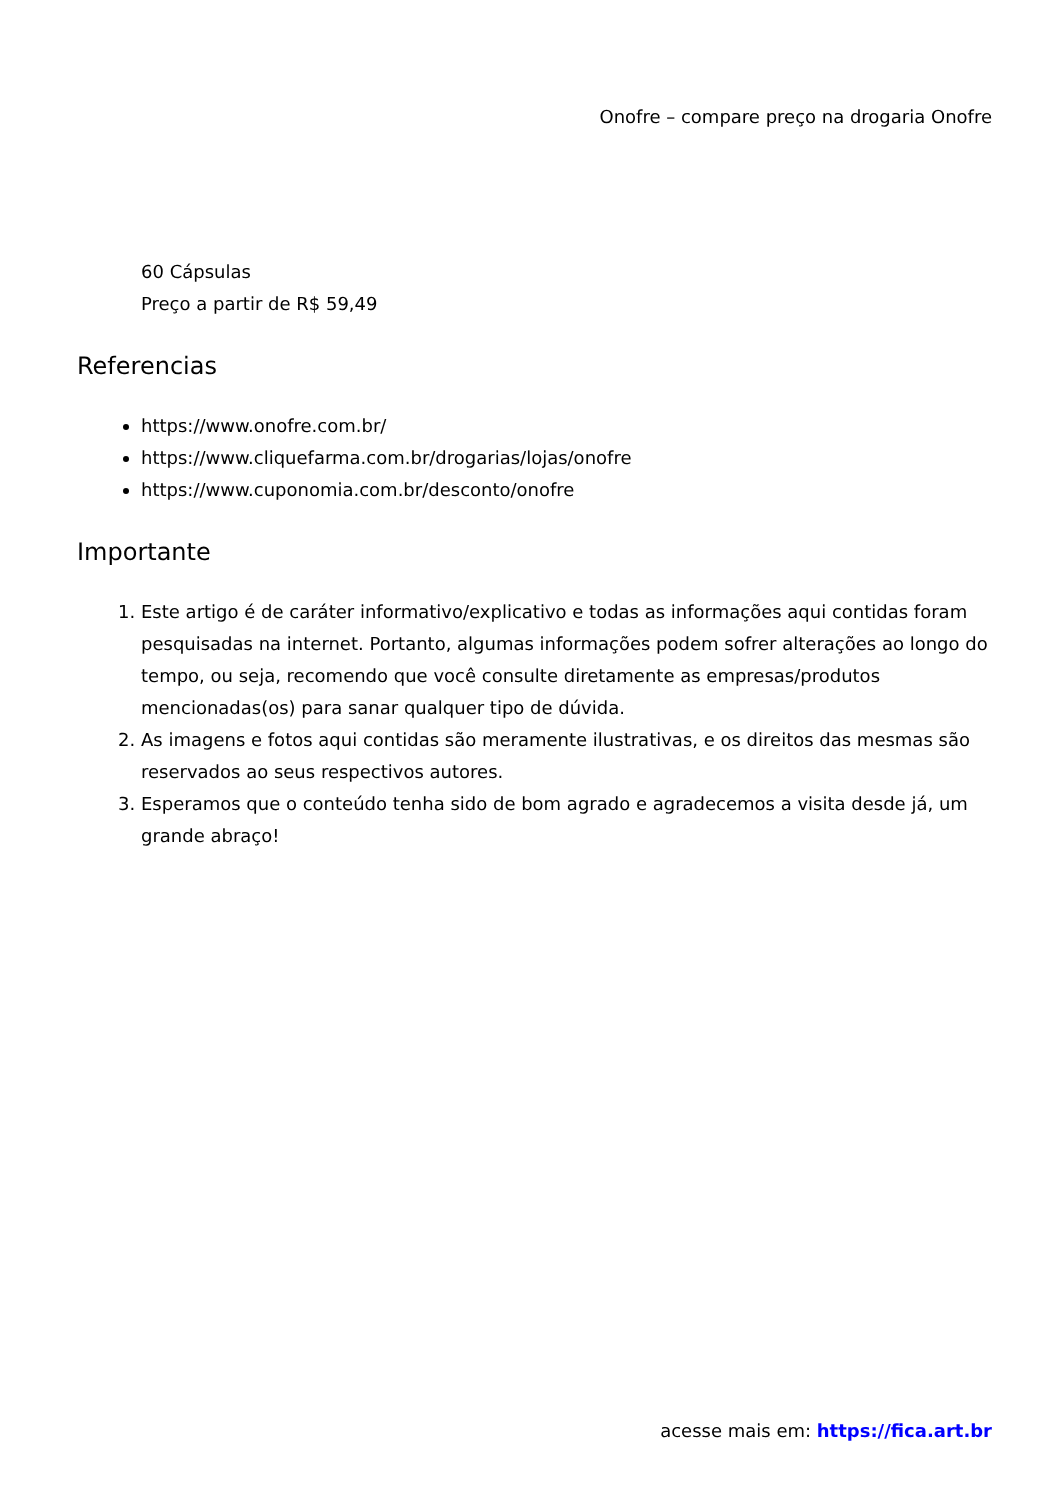Onofre – compare preço na drogaria Onofre
60 Cápsulas
Preço a partir de R$ 59,49
Referencias
https://www.onofre.com.br/
https://www.cliquefarma.com.br/drogarias/lojas/onofre
https://www.cuponomia.com.br/desconto/onofre
Importante
1. Este artigo é de caráter informativo/explicativo e todas as informações aqui contidas foram pesquisadas na internet. Portanto, algumas informações podem sofrer alterações ao longo do tempo, ou seja, recomendo que você consulte diretamente as empresas/produtos mencionadas(os) para sanar qualquer tipo de dúvida.
2. As imagens e fotos aqui contidas são meramente ilustrativas, e os direitos das mesmas são reservados ao seus respectivos autores.
3. Esperamos que o conteúdo tenha sido de bom agrado e agradecemos a visita desde já, um grande abraço!
acesse mais em: https://fica.art.br